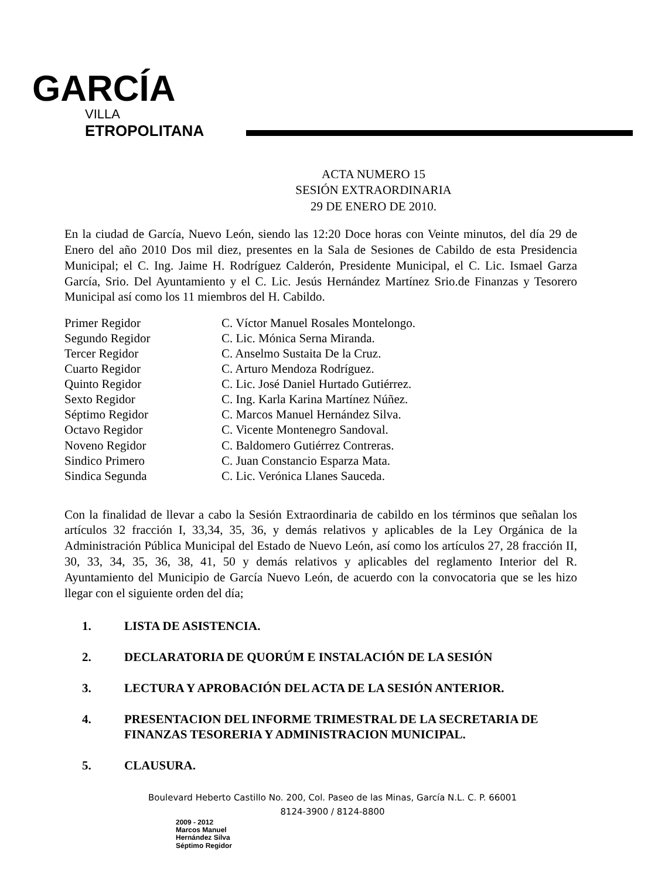GARCÍA
VILLA
ETROPOLITANA
ACTA NUMERO 15
SESIÓN EXTRAORDINARIA
29 DE ENERO DE 2010.
En la ciudad de García, Nuevo León, siendo las 12:20 Doce horas con Veinte minutos, del día 29 de Enero del año 2010 Dos mil diez, presentes en la Sala de Sesiones de Cabildo de esta Presidencia Municipal; el C. Ing. Jaime H. Rodríguez Calderón, Presidente Municipal, el C. Lic. Ismael Garza García, Srio. Del Ayuntamiento y el C. Lic. Jesús Hernández Martínez Srio.de Finanzas y Tesorero Municipal así como los 11 miembros del H. Cabildo.
| Primer Regidor | C. Víctor Manuel Rosales Montelongo. |
| Segundo Regidor | C. Lic. Mónica Serna Miranda. |
| Tercer Regidor | C. Anselmo Sustaita De la Cruz. |
| Cuarto Regidor | C. Arturo Mendoza Rodríguez. |
| Quinto Regidor | C. Lic. José Daniel Hurtado Gutiérrez. |
| Sexto Regidor | C. Ing. Karla Karina Martínez Núñez. |
| Séptimo Regidor | C. Marcos Manuel Hernández Silva. |
| Octavo Regidor | C. Vicente Montenegro Sandoval. |
| Noveno Regidor | C. Baldomero Gutiérrez Contreras. |
| Sindico Primero | C. Juan Constancio Esparza Mata. |
| Sindica Segunda | C. Lic. Verónica Llanes Sauceda. |
Con la finalidad de llevar a cabo la Sesión Extraordinaria de cabildo en los términos que señalan los artículos 32 fracción I, 33,34, 35, 36, y demás relativos y aplicables de la Ley Orgánica de la Administración Pública Municipal del Estado de Nuevo León, así como los artículos 27, 28 fracción II, 30, 33, 34, 35, 36, 38, 41, 50 y demás relativos y aplicables del reglamento Interior del R. Ayuntamiento del Municipio de García Nuevo León, de acuerdo con la convocatoria que se les hizo llegar con el siguiente orden del día;
1. LISTA DE ASISTENCIA.
2. DECLARATORIA DE QUORÚM E INSTALACIÓN DE LA SESIÓN
3. LECTURA Y APROBACIÓN DEL ACTA DE LA SESIÓN ANTERIOR.
4. PRESENTACION DEL INFORME TRIMESTRAL DE LA SECRETARIA DE FINANZAS TESORERIA Y ADMINISTRACION MUNICIPAL.
5. CLAUSURA.
Boulevard Heberto Castillo No. 200, Col. Paseo de las Minas, García N.L. C. P. 66001
8124-3900 / 8124-8800
2009 - 2012
Marcos Manuel
Hernández Silva
Séptimo Regidor